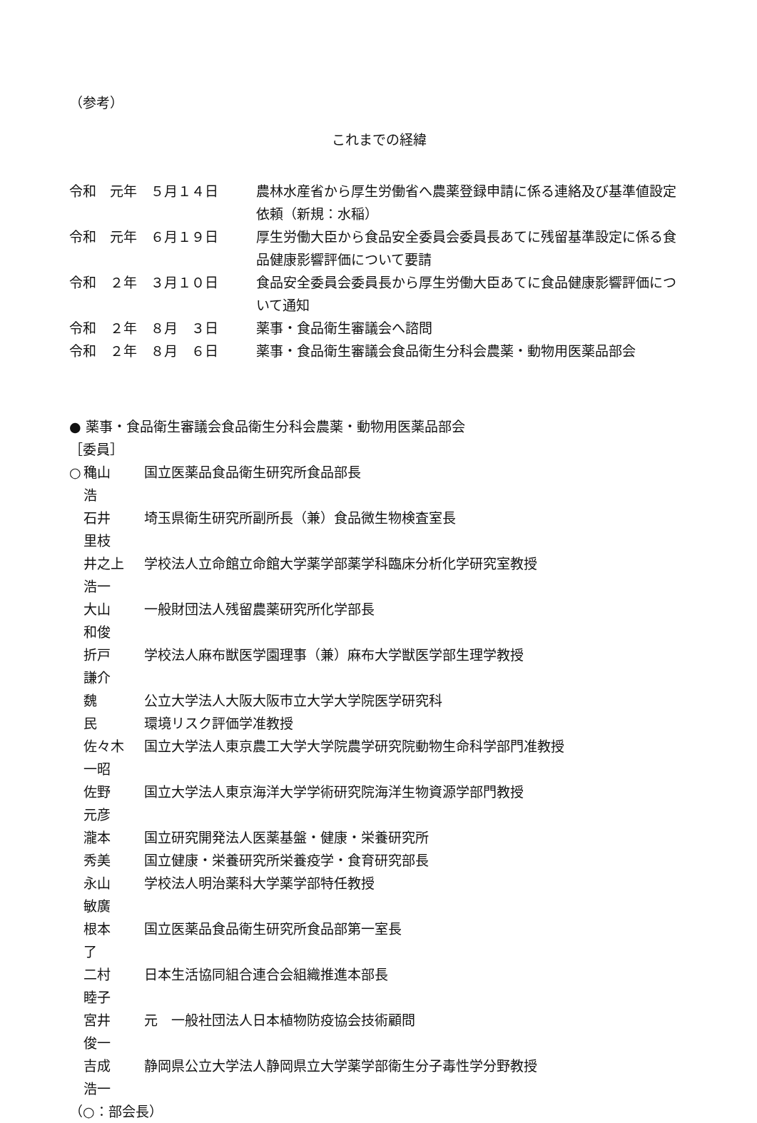（参考）
これまでの経緯
| 令和 元年 ５月１４日 | 農林水産省から厚生労働省へ農薬登録申請に係る連絡及び基準値設定依頼（新規：水稲） |
| 令和 元年 ６月１９日 | 厚生労働大臣から食品安全委員会委員長あてに残留基準設定に係る食品健康影響評価について要請 |
| 令和 ２年 ３月１０日 | 食品安全委員会委員長から厚生労働大臣あてに食品健康影響評価について通知 |
| 令和 ２年 ８月 ３日 | 薬事・食品衛生審議会へ諮問 |
| 令和 ２年 ８月 ６日 | 薬事・食品衛生審議会食品衛生分科会農薬・動物用医薬品部会 |
● 薬事・食品衛生審議会食品衛生分科会農薬・動物用医薬品部会
［委員］
| ○ | 穐山 浩 | 国立医薬品食品衛生研究所食品部長 |
| | 石井 里枝 | 埼玉県衛生研究所副所長（兼）食品微生物検査室長 |
| | 井之上 浩一 | 学校法人立命館立命館大学薬学部薬学科臨床分析化学研究室教授 |
| | 大山 和俊 | 一般財団法人残留農薬研究所化学部長 |
| | 折戸 謙介 | 学校法人麻布獣医学園理事（兼）麻布大学獣医学部生理学教授 |
| | 魏 民 | 公立大学法人大阪大阪市立大学大学院医学研究科 環境リスク評価学准教授 |
| | 佐々木 一昭 | 国立大学法人東京農工大学大学院農学研究院動物生命科学部門准教授 |
| | 佐野 元彦 | 国立大学法人東京海洋大学学術研究院海洋生物資源学部門教授 |
| | 瀧本 秀美 | 国立研究開発法人医薬基盤・健康・栄養研究所 国立健康・栄養研究所栄養疫学・食育研究部長 |
| | 永山 敏廣 | 学校法人明治薬科大学薬学部特任教授 |
| | 根本 了 | 国立医薬品食品衛生研究所食品部第一室長 |
| | 二村 睦子 | 日本生活協同組合連合会組織推進本部長 |
| | 宮井 俊一 | 元 一般社団法人日本植物防疫協会技術顧問 |
| | 吉成 浩一 | 静岡県公立大学法人静岡県立大学薬学部衛生分子毒性学分野教授 |
（○：部会長）